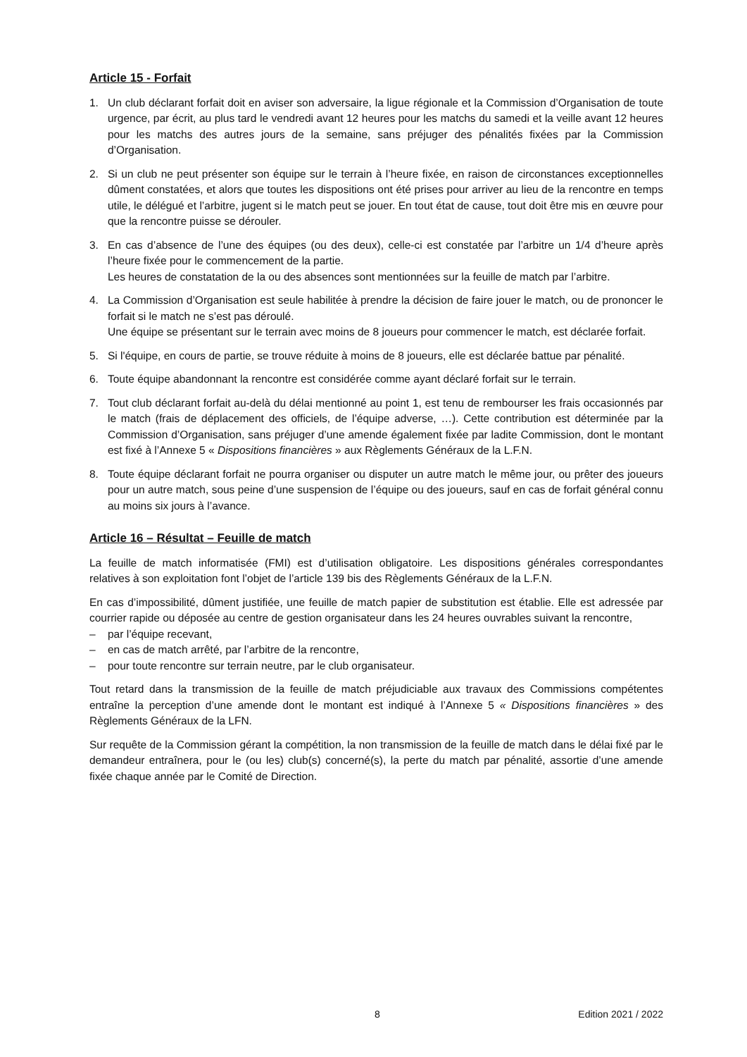Article 15 - Forfait
1. Un club déclarant forfait doit en aviser son adversaire, la ligue régionale et la Commission d’Organisation de toute urgence, par écrit, au plus tard le vendredi avant 12 heures pour les matchs du samedi et la veille avant 12 heures pour les matchs des autres jours de la semaine, sans préjuger des pénalités fixées par la Commission d’Organisation.
2. Si un club ne peut présenter son équipe sur le terrain à l’heure fixée, en raison de circonstances exceptionnelles dûment constatées, et alors que toutes les dispositions ont été prises pour arriver au lieu de la rencontre en temps utile, le délégué et l’arbitre, jugent si le match peut se jouer. En tout état de cause, tout doit être mis en œuvre pour que la rencontre puisse se dérouler.
3. En cas d’absence de l’une des équipes (ou des deux), celle-ci est constatée par l’arbitre un 1/4 d’heure après l’heure fixée pour le commencement de la partie.
Les heures de constatation de la ou des absences sont mentionnées sur la feuille de match par l’arbitre.
4. La Commission d’Organisation est seule habilitée à prendre la décision de faire jouer le match, ou de prononcer le forfait si le match ne s’est pas déroulé.
Une équipe se présentant sur le terrain avec moins de 8 joueurs pour commencer le match, est déclarée forfait.
5. Si l'équipe, en cours de partie, se trouve réduite à moins de 8 joueurs, elle est déclarée battue par pénalité.
6. Toute équipe abandonnant la rencontre est considérée comme ayant déclaré forfait sur le terrain.
7. Tout club déclarant forfait au-delà du délai mentionné au point 1, est tenu de rembourser les frais occasionnés par le match (frais de déplacement des officiels, de l’équipe adverse, …). Cette contribution est déterminée par la Commission d’Organisation, sans préjuger d’une amende également fixée par ladite Commission, dont le montant est fixé à l’Annexe 5 « Dispositions financières » aux Règlements Généraux de la L.F.N.
8. Toute équipe déclarant forfait ne pourra organiser ou disputer un autre match le même jour, ou prêter des joueurs pour un autre match, sous peine d’une suspension de l’équipe ou des joueurs, sauf en cas de forfait général connu au moins six jours à l’avance.
Article 16 – Résultat – Feuille de match
La feuille de match informatisée (FMI) est d’utilisation obligatoire. Les dispositions générales correspondantes relatives à son exploitation font l’objet de l’article 139 bis des Règlements Généraux de la L.F.N.
En cas d’impossibilité, dûment justifiée, une feuille de match papier de substitution est établie. Elle est adressée par courrier rapide ou déposée au centre de gestion organisateur dans les 24 heures ouvrables suivant la rencontre,
– par l’équipe recevant,
– en cas de match arrêté, par l’arbitre de la rencontre,
– pour toute rencontre sur terrain neutre, par le club organisateur.
Tout retard dans la transmission de la feuille de match préjudiciable aux travaux des Commissions compétentes entraîne la perception d’une amende dont le montant est indiqué à l’Annexe 5 « Dispositions financières » des Règlements Généraux de la LFN.
Sur requête de la Commission gérant la compétition, la non transmission de la feuille de match dans le délai fixé par le demandeur entraînera, pour le (ou les) club(s) concerné(s), la perte du match par pénalité, assortie d’une amende fixée chaque année par le Comité de Direction.
8 Edition 2021 / 2022